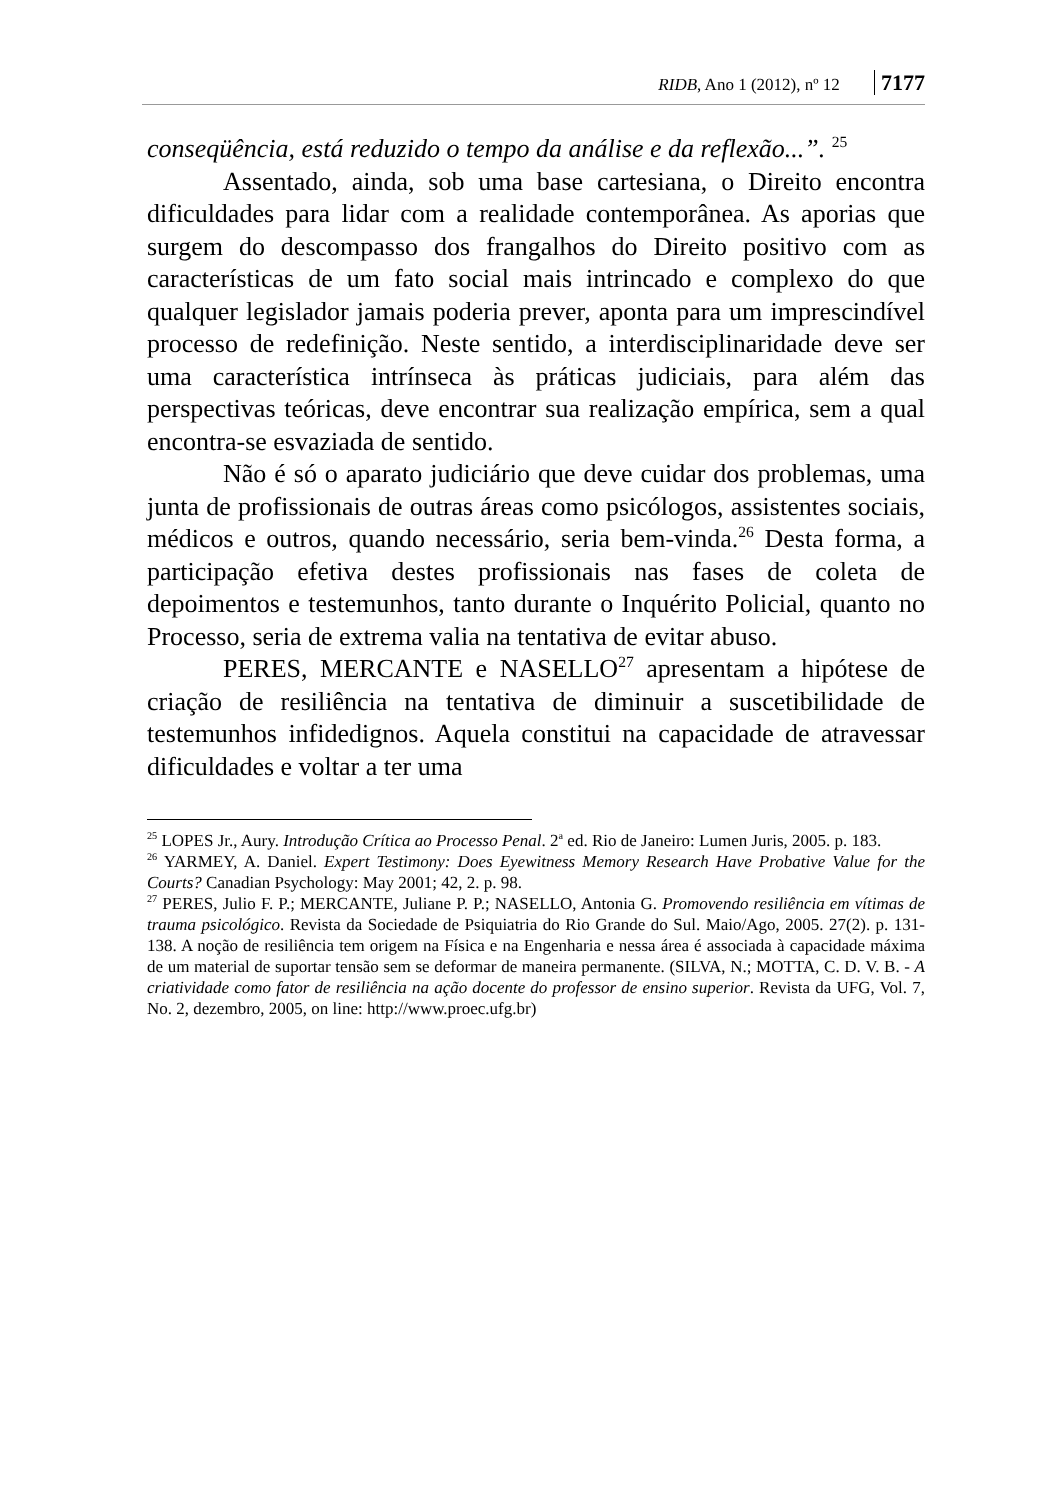RIDB, Ano 1 (2012), nº 12 7177
conseqüência, está reduzido o tempo da análise e da reflexão...”. <sup>25</sup>
Assentado, ainda, sob uma base cartesiana, o Direito encontra dificuldades para lidar com a realidade contemporânea. As aporias que surgem do descompasso dos frangalhos do Direito positivo com as características de um fato social mais intrincado e complexo do que qualquer legislador jamais poderia prever, aponta para um imprescindível processo de redefinição. Neste sentido, a interdisciplinaridade deve ser uma característica intrínseca às práticas judiciais, para além das perspectivas teóricas, deve encontrar sua realização empírica, sem a qual encontra-se esvaziada de sentido.
Não é só o aparato judiciário que deve cuidar dos problemas, uma junta de profissionais de outras áreas como psicólogos, assistentes sociais, médicos e outros, quando necessário, seria bem-vinda.<sup>26</sup> Desta forma, a participação efetiva destes profissionais nas fases de coleta de depoimentos e testemunhos, tanto durante o Inquérito Policial, quanto no Processo, seria de extrema valia na tentativa de evitar abuso.
PERES, MERCANTE e NASELLO<sup>27</sup> apresentam a hipótese de criação de resiliência na tentativa de diminuir a suscetibilidade de testemunhos infidedignos. Aquela constitui na capacidade de atravessar dificuldades e voltar a ter uma
<sup>25</sup> LOPES Jr., Aury. Introdução Crítica ao Processo Penal. 2<sup>a</sup> ed. Rio de Janeiro: Lumen Juris, 2005. p. 183.
<sup>26</sup> YARMEY, A. Daniel. Expert Testimony: Does Eyewitness Memory Research Have Probative Value for the Courts? Canadian Psychology: May 2001; 42, 2. p. 98.
<sup>27</sup> PERES, Julio F. P.; MERCANTE, Juliane P. P.; NASELLO, Antonia G. Promovendo resiliência em vítimas de trauma psicológico. Revista da Sociedade de Psiquiatria do Rio Grande do Sul. Maio/Ago, 2005. 27(2). p. 131-138. A noção de resiliência tem origem na Física e na Engenharia e nessa área é associada à capacidade máxima de um material de suportar tensão sem se deformar de maneira permanente. (SILVA, N.; MOTTA, C. D. V. B. - A criatividade como fator de resiliência na ação docente do professor de ensino superior. Revista da UFG, Vol. 7, No. 2, dezembro, 2005, on line: http://www.proec.ufg.br)